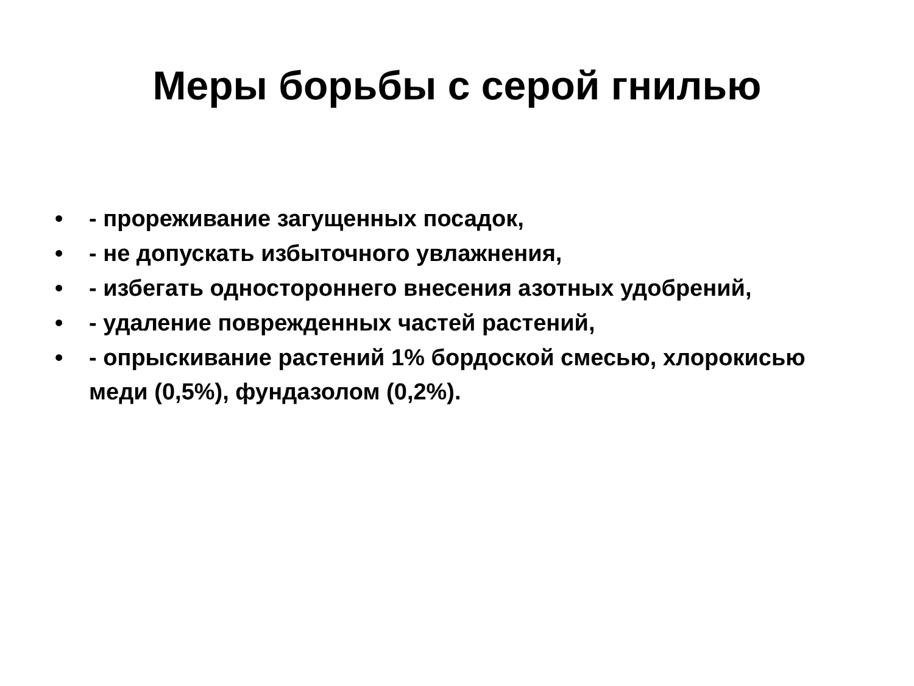Меры борьбы с серой гнилью
• - прореживание загущенных посадок,
• - не допускать избыточного увлажнения,
• - избегать одностороннего внесения азотных удобрений,
• - удаление поврежденных частей растений,
• - опрыскивание растений 1% бордоской смесью, хлорокисью меди (0,5%), фундазолом (0,2%).